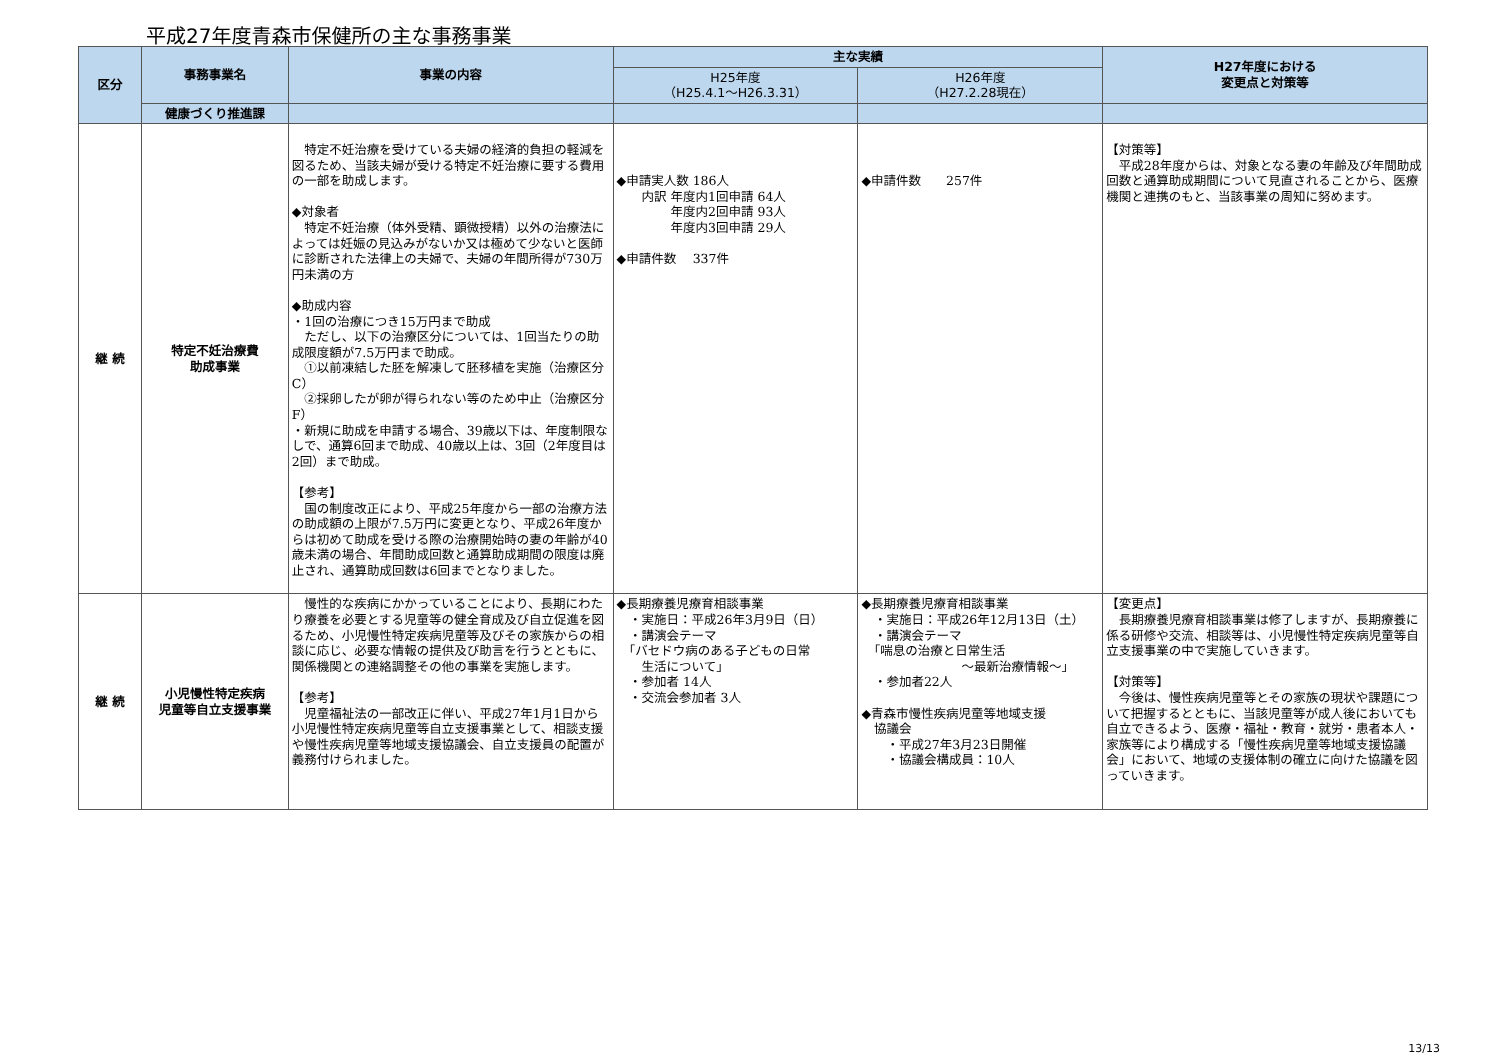平成27年度青森市保健所の主な事務事業
| 区分 | 事務事業名 | 事業の内容 | 主な実績 | | H27年度における 変更点と対策等 |
| --- | --- | --- | --- | --- | --- |
| | | | H25年度 （H25.4.1～H26.3.31） | H26年度 （H27.2.28現在） | |
| | 健康づくり推進課 | | | | |
| 継 続 | 特定不妊治療費 助成事業 | 特定不妊治療を受けている夫婦の経済的負担の軽減を図るため、当該夫婦が受ける特定不妊治療に要する費用の一部を助成します。 ◆対象者 特定不妊治療（体外受精、顕微授精）以外の治療法によっては妊娠の見込みがないか又は極めて少ないと医師に診断された法律上の夫婦で、夫婦の年間所得が730万円未満の方 ◆助成内容 ・1回の治療につき15万円まで助成 ただし、以下の治療区分については、1回当たりの助成限度額が7.5万円まで助成。 ①以前凍結した胚を解凍して胚移植を実施（治療区分C） ②採卵したが卵が得られない等のため中止（治療区分F） ・新規に助成を申請する場合、39歳以下は、年度制限なしで、通算6回まで助成、40歳以上は、3回（2年度目は2回）まで助成。 【参考】 国の制度改正により、平成25年度から一部の治療方法の助成額の上限が7.5万円に変更となり、平成26年度からは初めて助成を受ける際の治療開始時の妻の年齢が40歳未満の場合、年間助成回数と通算助成期間の限度は廃止され、通算助成回数は6回までとなりました。 | ◆申請実人数 186人 内訳 年度内1回申請 64人 年度内2回申請 93人 年度内3回申請 29人 ◆申請件数 337件 | ◆申請件数 257件 | 【対策等】 平成28年度からは、対象となる妻の年齢及び年間助成回数と通算助成期間について見直されることから、医療機関と連携のもと、当該事業の周知に努めます。 |
| 継 続 | 小児慢性特定疾病 児童等自立支援事業 | 慢性的な疾病にかかっていることにより、長期にわたり療養を必要とする児童等の健全育成及び自立促進を図るため、小児慢性特定疾病児童等及びその家族からの相談に応じ、必要な情報の提供及び助言を行うとともに、関係機関との連絡調整その他の事業を実施します。 【参考】 児童福祉法の一部改正に伴い、平成27年1月1日から小児慢性特定疾病児童等自立支援事業として、相談支援や慢性疾病児童等地域支援協議会、自立支援員の配置が義務付けられました。 | ◆長期療養児療育相談事業 ・実施日：平成26年3月9日（日） ・講演会テーマ 「バセドウ病のある子どもの日常 生活について」 ・参加者 14人 ・交流会参加者 3人 | ◆長期療養児療育相談事業 ・実施日：平成26年12月13日（土） ・講演会テーマ 「喘息の治療と日常生活 ～最新治療情報～」 ・参加者22人 ◆青森市慢性疾病児童等地域支援 協議会 ・平成27年3月23日開催 ・協議会構成員：10人 | 【変更点】 長期療養児療育相談事業は修了しますが、長期療養に係る研修や交流、相談等は、小児慢性特定疾病児童等自立支援事業の中で実施していきます。 【対策等】 今後は、慢性疾病児童等とその家族の現状や課題について把握するとともに、当該児童等が成人後においても自立できるよう、医療・福祉・教育・就労・患者本人・家族等により構成する「慢性疾病児童等地域支援協議会」において、地域の支援体制の確立に向けた協議を図っていきます。 |
13/13